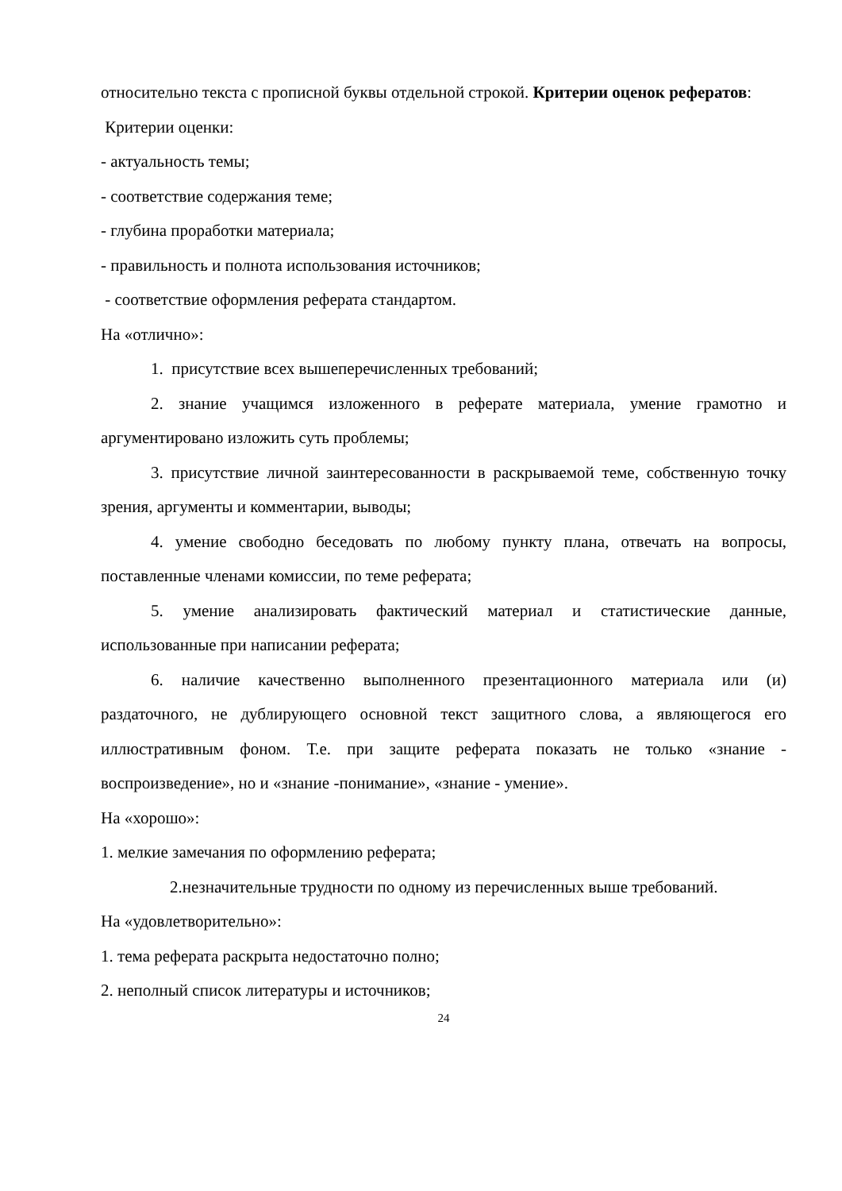относительно текста с прописной буквы отдельной строкой. Критерии оценок рефератов:
Критерии оценки:
- актуальность темы;
- соответствие содержания теме;
- глубина проработки материала;
- правильность и полнота использования источников;
- соответствие оформления реферата стандартом.
На «отлично»:
1. присутствие всех вышеперечисленных требований;
2. знание учащимся изложенного в реферате материала, умение грамотно и аргументировано изложить суть проблемы;
3. присутствие личной заинтересованности в раскрываемой теме, собственную точку зрения, аргументы и комментарии, выводы;
4. умение свободно беседовать по любому пункту плана, отвечать на вопросы, поставленные членами комиссии, по теме реферата;
5. умение анализировать фактический материал и статистические данные, использованные при написании реферата;
6. наличие качественно выполненного презентационного материала или (и) раздаточного, не дублирующего основной текст защитного слова, а являющегося его иллюстративным фоном. Т.е. при защите реферата показать не только «знание - воспроизведение», но и «знание -понимание», «знание - умение».
На «хорошо»:
1. мелкие замечания по оформлению реферата;
2.незначительные трудности по одному из перечисленных выше требований.
На «удовлетворительно»:
1. тема реферата раскрыта недостаточно полно;
2. неполный список литературы и источников;
24